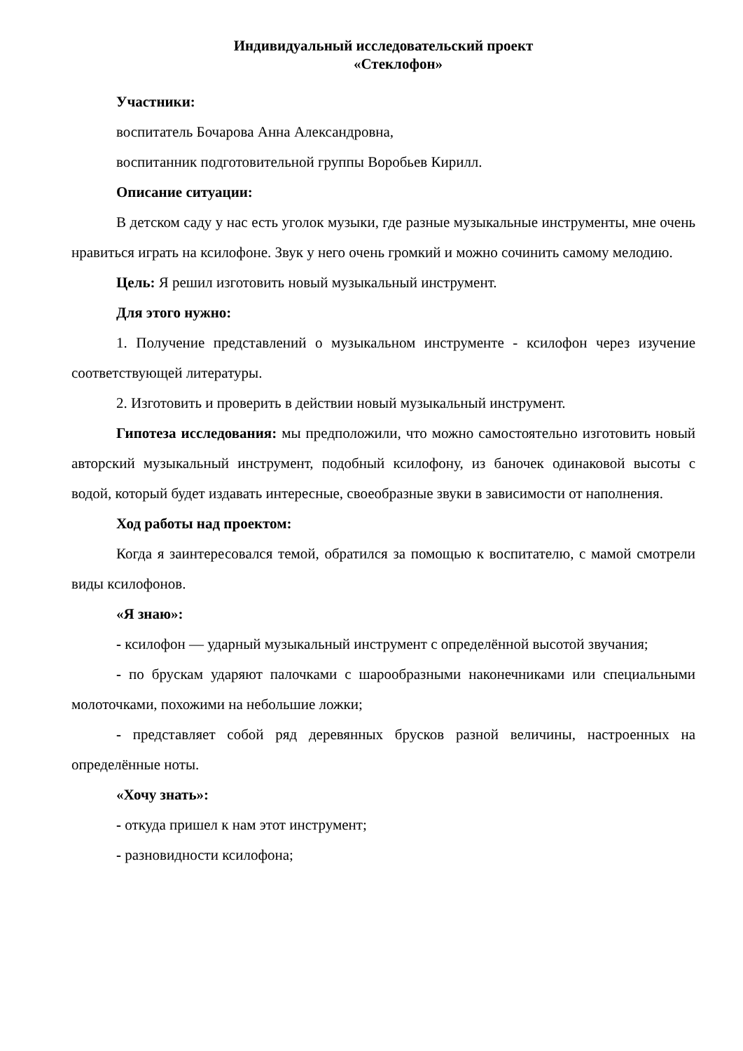Индивидуальный исследовательский проект
«Стеклофон»
Участники:
воспитатель Бочарова Анна Александровна,
воспитанник подготовительной группы Воробьев Кирилл.
Описание ситуации:
В детском саду у нас есть уголок музыки, где разные музыкальные инструменты, мне очень нравиться играть на ксилофоне. Звук у него очень громкий и можно сочинить самому мелодию.
Цель: Я решил изготовить новый музыкальный инструмент.
Для этого нужно:
1. Получение представлений о музыкальном инструменте - ксилофон через изучение соответствующей литературы.
2. Изготовить и проверить в действии новый музыкальный инструмент.
Гипотеза исследования: мы предположили, что можно самостоятельно изготовить новый авторский музыкальный инструмент, подобный ксилофону, из баночек одинаковой высоты с водой, который будет издавать интересные, своеобразные звуки в зависимости от наполнения.
Ход работы над проектом:
Когда я заинтересовался темой, обратился за помощью к воспитателю, с мамой смотрели виды ксилофонов.
«Я знаю»:
- ксилофон — ударный музыкальный инструмент с определённой высотой звучания;
- по брускам ударяют палочками с шарообразными наконечниками или специальными молоточками, похожими на небольшие ложки;
- представляет собой ряд деревянных брусков разной величины, настроенных на определённые ноты.
«Хочу знать»:
- откуда пришел к нам этот инструмент;
- разновидности ксилофона;